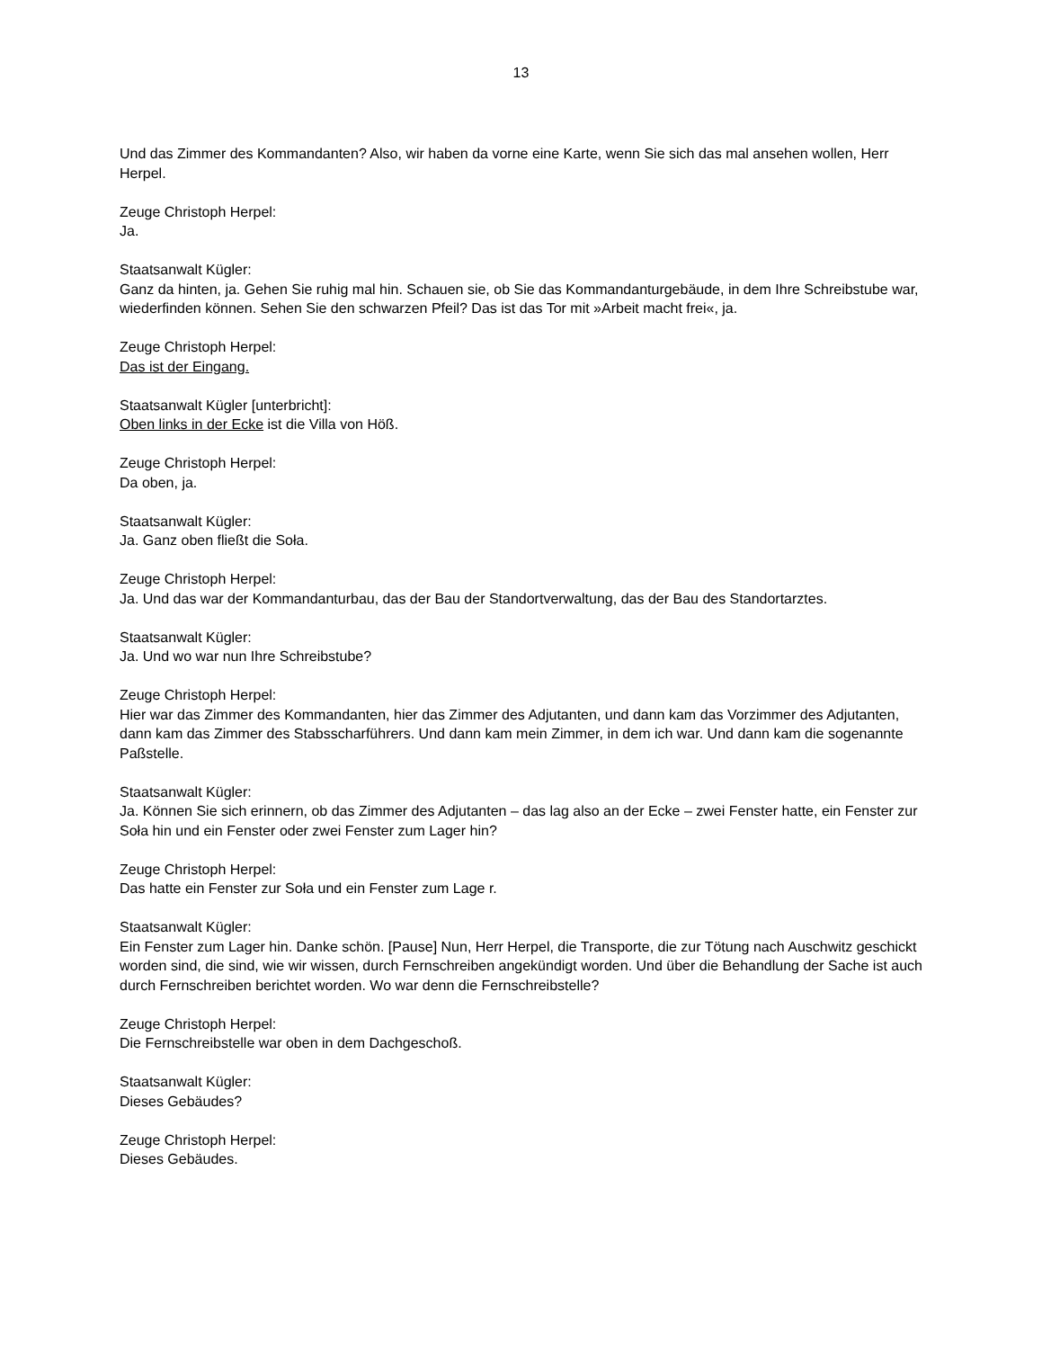13
Und das Zimmer des Kommandanten? Also, wir haben da vorne eine Karte, wenn Sie sich das mal ansehen wollen, Herr Herpel.
Zeuge Christoph Herpel:
Ja.
Staatsanwalt Kügler:
Ganz da hinten, ja. Gehen Sie ruhig mal hin. Schauen sie, ob Sie das Kommandanturgebäude, in dem Ihre Schreibstube war, wiederfinden können. Sehen Sie den schwarzen Pfeil? Das ist das Tor mit »Arbeit macht frei«, ja.
Zeuge Christoph Herpel:
Das ist der Eingang.
Staatsanwalt Kügler [unterbricht]:
Oben links in der Ecke ist die Villa von Höß.
Zeuge Christoph Herpel:
Da oben, ja.
Staatsanwalt Kügler:
Ja. Ganz oben fließt die Soła.
Zeuge Christoph Herpel:
Ja. Und das war der Kommandanturbau, das der Bau der Standortverwaltung, das der Bau des Standortarztes.
Staatsanwalt Kügler:
Ja. Und wo war nun Ihre Schreibstube?
Zeuge Christoph Herpel:
Hier war das Zimmer des Kommandanten, hier das Zimmer des Adjutanten, und dann kam das Vorzimmer des Adjutanten, dann kam das Zimmer des Stabsscharführers. Und dann kam mein Zimmer, in dem ich war. Und dann kam die sogenannte Paßstelle.
Staatsanwalt Kügler:
Ja. Können Sie sich erinnern, ob das Zimmer des Adjutanten – das lag also an der Ecke – zwei Fenster hatte, ein Fenster zur Soła hin und ein Fenster oder zwei Fenster zum Lager hin?
Zeuge Christoph Herpel:
Das hatte ein Fenster zur Soła und ein Fenster zum Lage r.
Staatsanwalt Kügler:
Ein Fenster zum Lager hin. Danke schön. [Pause] Nun, Herr Herpel, die Transporte, die zur Tötung nach Auschwitz geschickt worden sind, die sind, wie wir wissen, durch Fernschreiben angekündigt worden. Und über die Behandlung der Sache ist auch durch Fernschreiben berichtet worden. Wo war denn die Fernschreibstelle?
Zeuge Christoph Herpel:
Die Fernschreibstelle war oben in dem Dachgeschoß.
Staatsanwalt Kügler:
Dieses Gebäudes?
Zeuge Christoph Herpel:
Dieses Gebäudes.